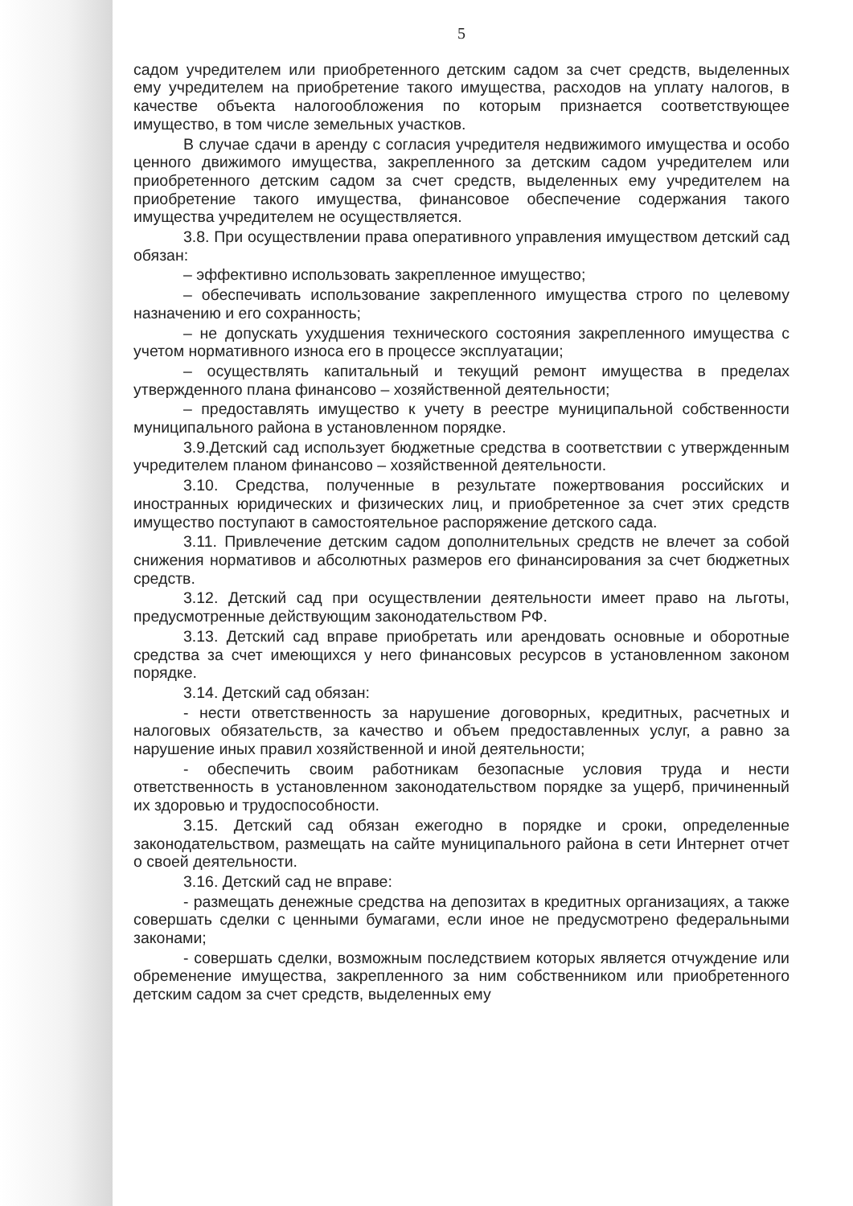5
садом учредителем или приобретенного детским садом за счет средств, выделенных ему учредителем на приобретение такого имущества, расходов на уплату налогов, в качестве объекта налогообложения по которым признается соответствующее имущество, в том числе земельных участков.
В случае сдачи в аренду с согласия учредителя недвижимого имущества и особо ценного движимого имущества, закрепленного за детским садом учредителем или приобретенного детским садом за счет средств, выделенных ему учредителем на приобретение такого имущества, финансовое обеспечение содержания такого имущества учредителем не осуществляется.
3.8. При осуществлении права оперативного управления имуществом детский сад обязан:
– эффективно использовать закрепленное имущество;
– обеспечивать использование закрепленного имущества строго по целевому назначению и его сохранность;
– не допускать ухудшения технического состояния закрепленного имущества с учетом нормативного износа его в процессе эксплуатации;
– осуществлять капитальный и текущий ремонт имущества в пределах утвержденного плана финансово – хозяйственной деятельности;
– предоставлять имущество к учету в реестре муниципальной собственности муниципального района в установленном порядке.
3.9.Детский сад использует бюджетные средства в соответствии с утвержденным учредителем планом финансово – хозяйственной деятельности.
3.10. Средства, полученные в результате пожертвования российских и иностранных юридических и физических лиц, и приобретенное за счет этих средств имущество поступают в самостоятельное распоряжение детского сада.
3.11. Привлечение детским садом дополнительных средств не влечет за собой снижения нормативов и абсолютных размеров его финансирования за счет бюджетных средств.
3.12. Детский сад при осуществлении деятельности имеет право на льготы, предусмотренные действующим законодательством РФ.
3.13. Детский сад вправе приобретать или арендовать основные и оборотные средства за счет имеющихся у него финансовых ресурсов в установленном законом порядке.
3.14. Детский сад обязан:
- нести ответственность за нарушение договорных, кредитных, расчетных и налоговых обязательств, за качество и объем предоставленных услуг, а равно за нарушение иных правил хозяйственной и иной деятельности;
- обеспечить своим работникам безопасные условия труда и нести ответственность в установленном законодательством порядке за ущерб, причиненный их здоровью и трудоспособности.
3.15. Детский сад обязан ежегодно в порядке и сроки, определенные законодательством, размещать на сайте муниципального района в сети Интернет отчет о своей деятельности.
3.16. Детский сад не вправе:
- размещать денежные средства на депозитах в кредитных организациях, а также совершать сделки с ценными бумагами, если иное не предусмотрено федеральными законами;
- совершать сделки, возможным последствием которых является отчуждение или обременение имущества, закрепленного за ним собственником или приобретенного детским садом за счет средств, выделенных ему